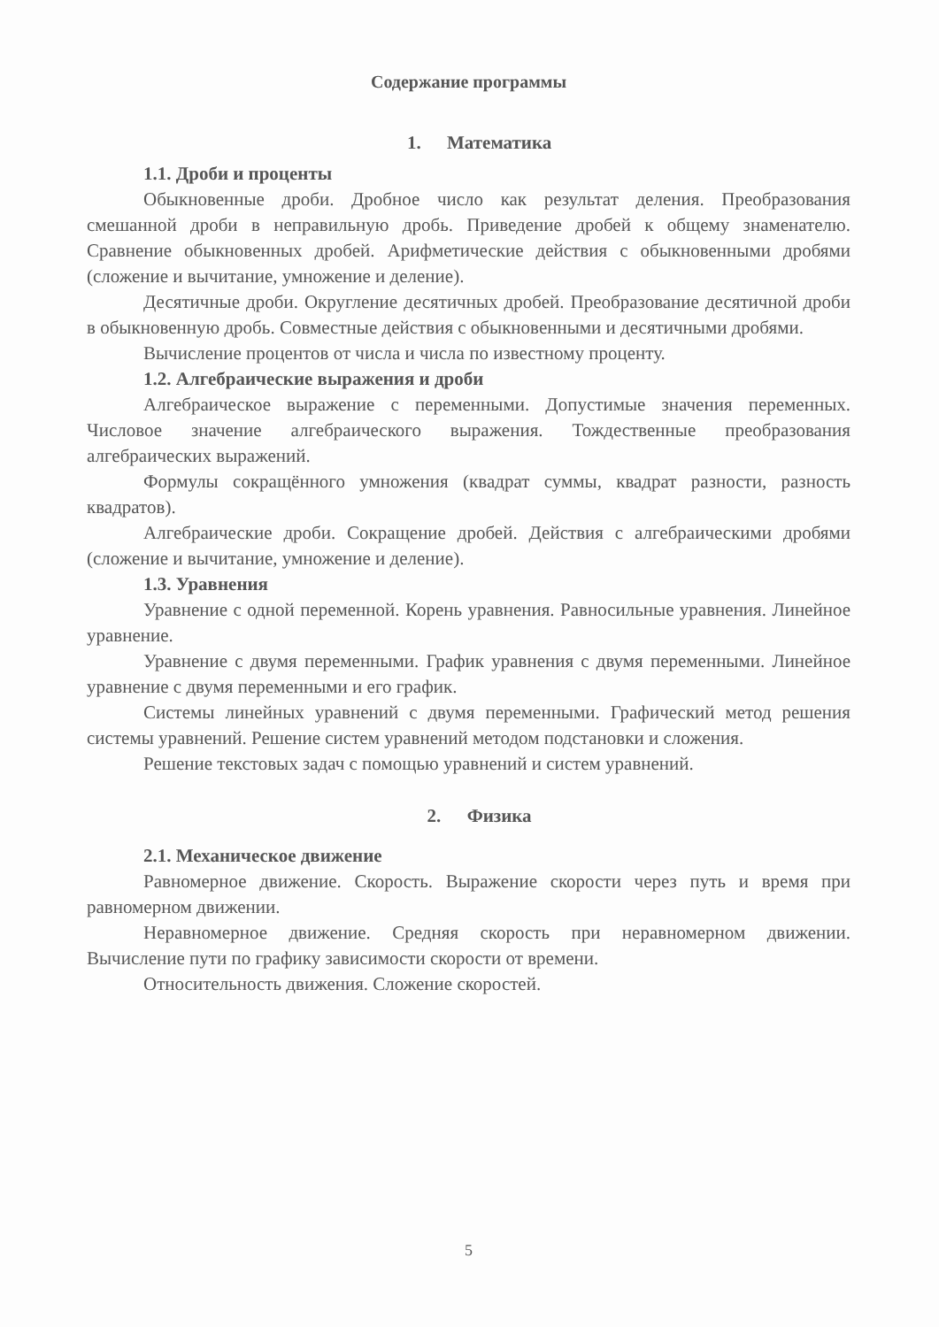Содержание программы
1. Математика
1.1. Дроби и проценты
Обыкновенные дроби. Дробное число как результат деления. Преобразования смешанной дроби в неправильную дробь. Приведение дробей к общему знаменателю. Сравнение обыкновенных дробей. Арифметические действия с обыкновенными дробями (сложение и вычитание, умножение и деление).
Десятичные дроби. Округление десятичных дробей. Преобразование десятичной дроби в обыкновенную дробь. Совместные действия с обыкновенными и десятичными дробями.
Вычисление процентов от числа и числа по известному проценту.
1.2. Алгебраические выражения и дроби
Алгебраическое выражение с переменными. Допустимые значения переменных. Числовое значение алгебраического выражения. Тождественные преобразования алгебраических выражений.
Формулы сокращённого умножения (квадрат суммы, квадрат разности, разность квадратов).
Алгебраические дроби. Сокращение дробей. Действия с алгебраическими дробями (сложение и вычитание, умножение и деление).
1.3. Уравнения
Уравнение с одной переменной. Корень уравнения. Равносильные уравнения. Линейное уравнение.
Уравнение с двумя переменными. График уравнения с двумя переменными. Линейное уравнение с двумя переменными и его график.
Системы линейных уравнений с двумя переменными. Графический метод решения системы уравнений. Решение систем уравнений методом подстановки и сложения.
Решение текстовых задач с помощью уравнений и систем уравнений.
2. Физика
2.1. Механическое движение
Равномерное движение. Скорость. Выражение скорости через путь и время при равномерном движении.
Неравномерное движение. Средняя скорость при неравномерном движении. Вычисление пути по графику зависимости скорости от времени.
Относительность движения. Сложение скоростей.
5